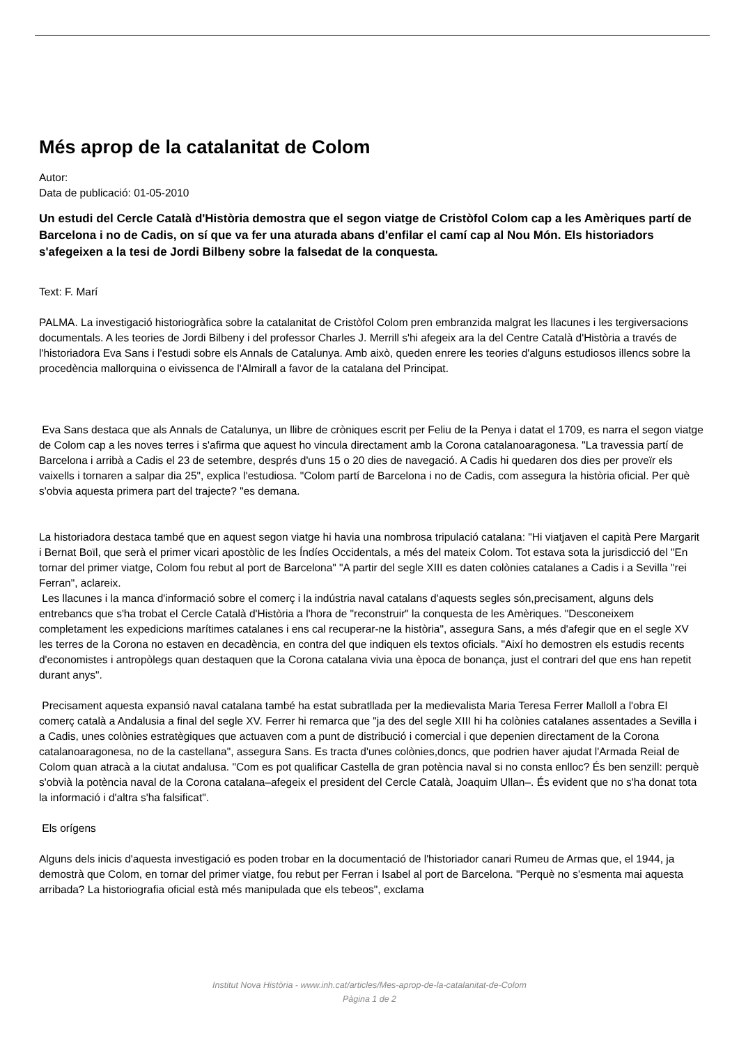Més aprop de la catalanitat de Colom
Autor:
Data de publicació: 01-05-2010
Un estudi del Cercle Català d'Història demostra que el segon viatge de Cristòfol Colom cap a les Amèriques partí de Barcelona i no de Cadis, on sí que va fer una aturada abans d'enfilar el camí cap al Nou Món. Els historiadors s'afegeixen a la tesi de Jordi Bilbeny sobre la falsedat de la conquesta.
Text: F. Marí
PALMA. La investigació historiogràfica sobre la catalanitat de Cristòfol Colom pren embranzida malgrat les llacunes i les tergiversacions documentals. A les teories de Jordi Bilbeny i del professor Charles J. Merrill s'hi afegeix ara la del Centre Català d'Història a través de l'historiadora Eva Sans i l'estudi sobre els Annals de Catalunya. Amb això, queden enrere les teories d'alguns estudiosos illencs sobre la procedència mallorquina o eivissenca de l'Almirall a favor de la catalana del Principat.
Eva Sans destaca que als Annals de Catalunya, un llibre de cròniques escrit per Feliu de la Penya i datat el 1709, es narra el segon viatge de Colom cap a les noves terres i s'afirma que aquest ho vincula directament amb la Corona catalanoaragonesa. "La travessia partí de Barcelona i arribà a Cadis el 23 de setembre, després d'uns 15 o 20 dies de navegació. A Cadis hi quedaren dos dies per proveïr els vaixells i tornaren a salpar dia 25", explica l'estudiosa. "Colom partí de Barcelona i no de Cadis, com assegura la història oficial. Per què s'obvia aquesta primera part del trajecte? "es demana.
La historiadora destaca també que en aquest segon viatge hi havia una nombrosa tripulació catalana: "Hi viatjaven el capità Pere Margarit i Bernat Boïl, que serà el primer vicari apostòlic de les Índíes Occidentals, a més del mateix Colom. Tot estava sota la jurisdicció del "En tornar del primer viatge, Colom fou rebut al port de Barcelona" "A partir del segle XIII es daten colònies catalanes a Cadis i a Sevilla "rei Ferran", aclareix.
Les llacunes i la manca d'informació sobre el comerç i la indústria naval catalans d'aquests segles són,precisament, alguns dels entrebancs que s'ha trobat el Cercle Català d'Història a l'hora de "reconstruir" la conquesta de les Amèriques. "Desconeixem completament les expedicions marítimes catalanes i ens cal recuperar-ne la història", assegura Sans, a més d'afegir que en el segle XV les terres de la Corona no estaven en decadència, en contra del que indiquen els textos oficials. "Així ho demostren els estudis recents d'economistes i antropòlegs quan destaquen que la Corona catalana vivia una època de bonança, just el contrari del que ens han repetit durant anys".
Precisament aquesta expansió naval catalana també ha estat subratllada per la medievalista Maria Teresa Ferrer Malloll a l'obra El comerç català a Andalusia a final del segle XV. Ferrer hi remarca que "ja des del segle XIII hi ha colònies catalanes assentades a Sevilla i a Cadis, unes colònies estratègiques que actuaven com a punt de distribució i comercial i que depenien directament de la Corona catalanoaragonesa, no de la castellana", assegura Sans. Es tracta d'unes colònies,doncs, que podrien haver ajudat l'Armada Reial de Colom quan atracà a la ciutat andalusa. "Com es pot qualificar Castella de gran potència naval si no consta enlloc? És ben senzill: perquè s'obvià la potència naval de la Corona catalana–afegeix el president del Cercle Català, Joaquim Ullan–. És evident que no s'ha donat tota la informació i d'altra s'ha falsificat".
Els orígens
Alguns dels inicis d'aquesta investigació es poden trobar en la documentació de l'historiador canari Rumeu de Armas que, el 1944, ja demostrà que Colom, en tornar del primer viatge, fou rebut per Ferran i Isabel al port de Barcelona. "Perquè no s'esmenta mai aquesta arribada? La historiografia oficial està més manipulada que els tebeos", exclama
Institut Nova Història - www.inh.cat/articles/Mes-aprop-de-la-catalanitat-de-Colom
Pàgina 1 de 2